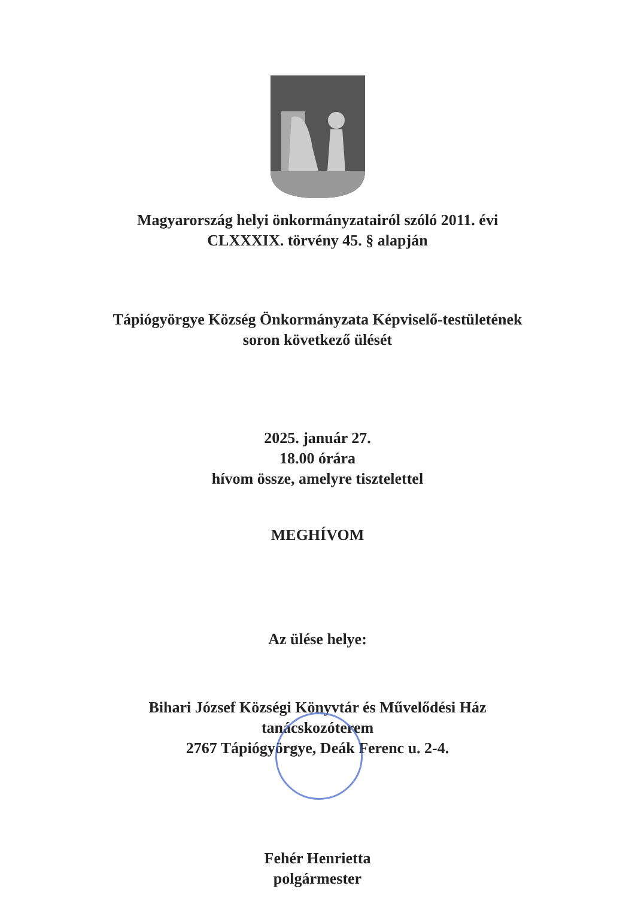Magyarország helyi önkormányzatairól szóló 2011. évi
CLXXXIX. törvény 45. § alapján
Tápiógyörgye Község Önkormányzata Képviselő-testületének
soron következő ülését
2025. január 27.
18.00 órára
hívom össze, amelyre tisztelettel
MEGHÍVOM
Az ülése helye:
Bihari József Községi Könyvtár és Művelődési Ház
tanácskozóterem
2767 Tápiógyörgye, Deák Ferenc u. 2-4.
Fehér Henrietta
polgármester